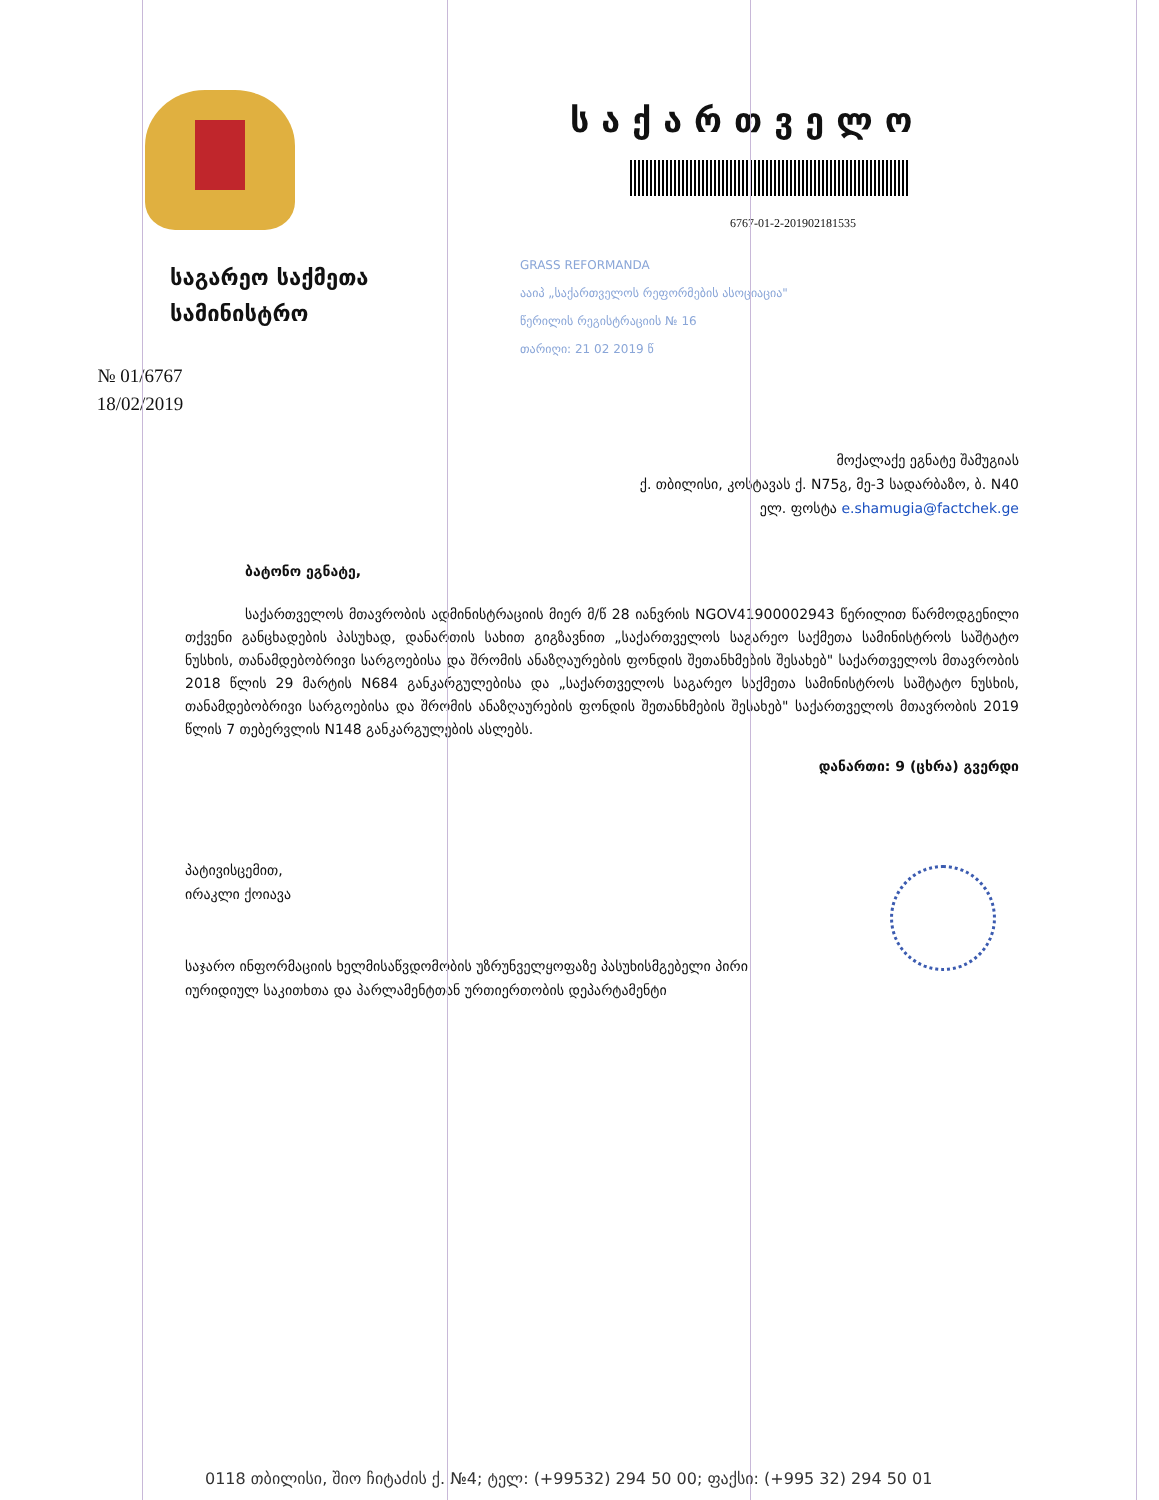საგარეო საქმეთა
სამინისტრო
№ 01/6767
18/02/2019
საქართველო
6767-01-2-201902181535
GRASS REFORMANDA
ააიპ „საქართველოს რეფორმების ასოციაცია"
წერილის რეგისტრაციის № 16
თარიღი: 21 02 2019 წ
მოქალაქე ეგნატე შამუგიას
ქ. თბილისი, კოსტავას ქ. N75გ, მე-3 სადარბაზო, ბ. N40
ელ. ფოსტა e.shamugia@factchek.ge
ბატონო ეგნატე,
საქართველოს მთავრობის ადმინისტრაციის მიერ მ/წ 28 იანვრის NGOV41900002943 წერილით წარმოდგენილი თქვენი განცხადების პასუხად, დანართის სახით გიგზავნით „საქართველოს საგარეო საქმეთა სამინისტროს საშტატო ნუსხის, თანამდებობრივი სარგოებისა და შრომის ანაზღაურების ფონდის შეთანხმების შესახებ" საქართველოს მთავრობის 2018 წლის 29 მარტის N684 განკარგულებისა და „საქართველოს საგარეო საქმეთა სამინისტროს საშტატო ნუსხის, თანამდებობრივი სარგოებისა და შრომის ანაზღაურების ფონდის შეთანხმების შესახებ" საქართველოს მთავრობის 2019 წლის 7 თებერვლის N148 განკარგულების ასლებს.
დანართი: 9 (ცხრა) გვერდი
პატივისცემით,
ირაკლი ქოიავა
საჯარო ინფორმაციის ხელმისაწვდომობის უზრუნველყოფაზე პასუხისმგებელი პირი
იურიდიულ საკითხთა და პარლამენტთან ურთიერთობის დეპარტამენტი
0118 თბილისი, შიო ჩიტაძის ქ. №4; ტელ: (+99532) 294 50 00; ფაქსი: (+995 32) 294 50 01